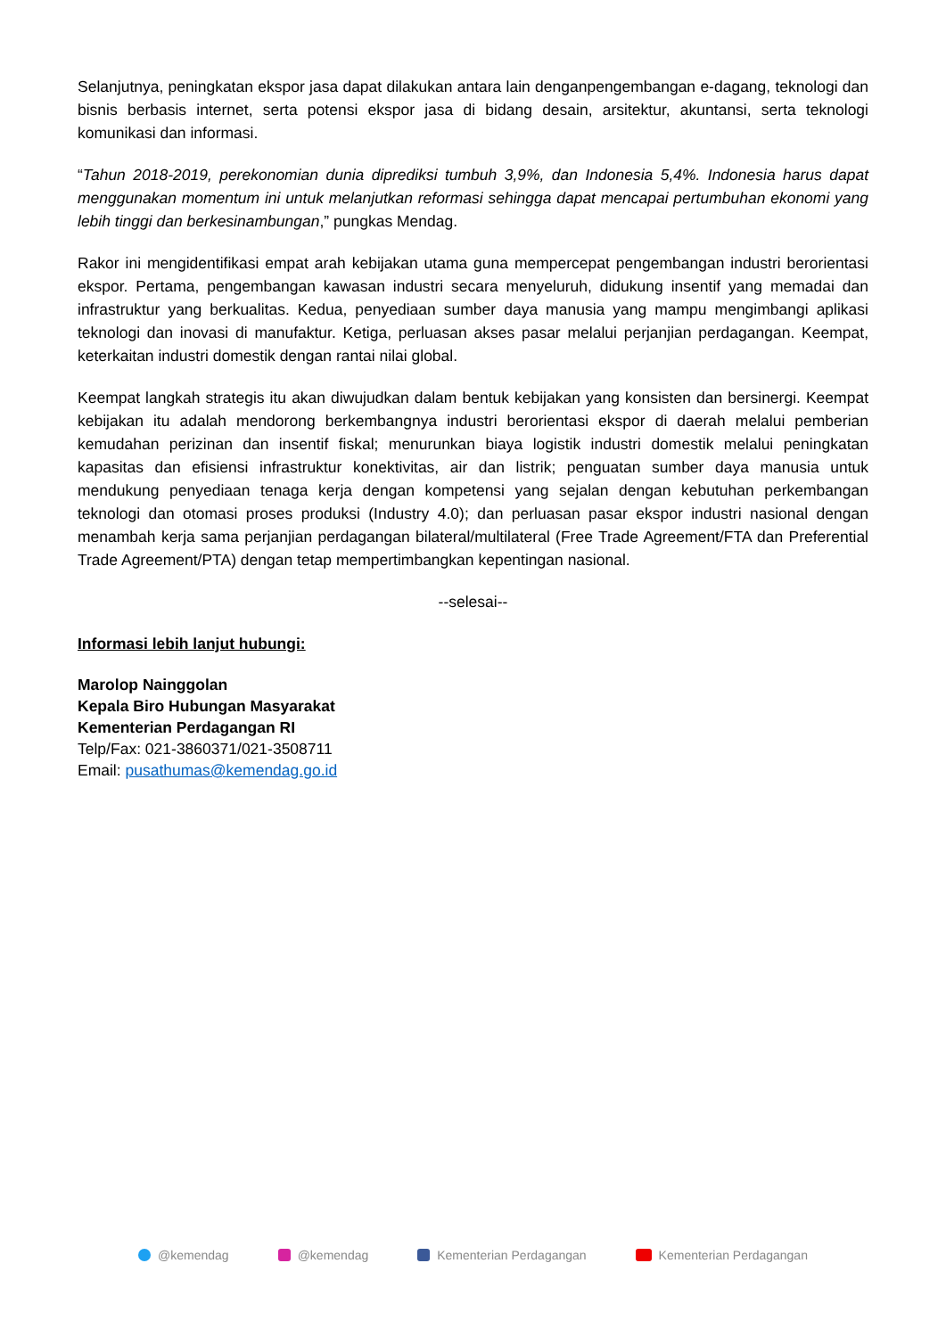Selanjutnya, peningkatan ekspor jasa dapat dilakukan antara lain denganpengembangan e-dagang, teknologi dan bisnis berbasis internet, serta potensi ekspor jasa di bidang desain, arsitektur, akuntansi, serta teknologi komunikasi dan informasi.
“Tahun 2018-2019, perekonomian dunia diprediksi tumbuh 3,9%, dan Indonesia 5,4%. Indonesia harus dapat menggunakan momentum ini untuk melanjutkan reformasi sehingga dapat mencapai pertumbuhan ekonomi yang lebih tinggi dan berkesinambungan,” pungkas Mendag.
Rakor ini mengidentifikasi empat arah kebijakan utama guna mempercepat pengembangan industri berorientasi ekspor. Pertama, pengembangan kawasan industri secara menyeluruh, didukung insentif yang memadai dan infrastruktur yang berkualitas. Kedua, penyediaan sumber daya manusia yang mampu mengimbangi aplikasi teknologi dan inovasi di manufaktur. Ketiga, perluasan akses pasar melalui perjanjian perdagangan. Keempat, keterkaitan industri domestik dengan rantai nilai global.
Keempat langkah strategis itu akan diwujudkan dalam bentuk kebijakan yang konsisten dan bersinergi. Keempat kebijakan itu adalah mendorong berkembangnya industri berorientasi ekspor di daerah melalui pemberian kemudahan perizinan dan insentif fiskal; menurunkan biaya logistik industri domestik melalui peningkatan kapasitas dan efisiensi infrastruktur konektivitas, air dan listrik; penguatan sumber daya manusia untuk mendukung penyediaan tenaga kerja dengan kompetensi yang sejalan dengan kebutuhan perkembangan teknologi dan otomasi proses produksi (Industry 4.0); dan perluasan pasar ekspor industri nasional dengan menambah kerja sama perjanjian perdagangan bilateral/multilateral (Free Trade Agreement/FTA dan Preferential Trade Agreement/PTA) dengan tetap mempertimbangkan kepentingan nasional.
--selesai--
Informasi lebih lanjut hubungi:
Marolop Nainggolan
Kepala Biro Hubungan Masyarakat
Kementerian Perdagangan RI
Telp/Fax: 021-3860371/021-3508711
Email: pusathumas@kemendag.go.id
@kemendag @kemendag Kementerian Perdagangan Kementerian Perdagangan